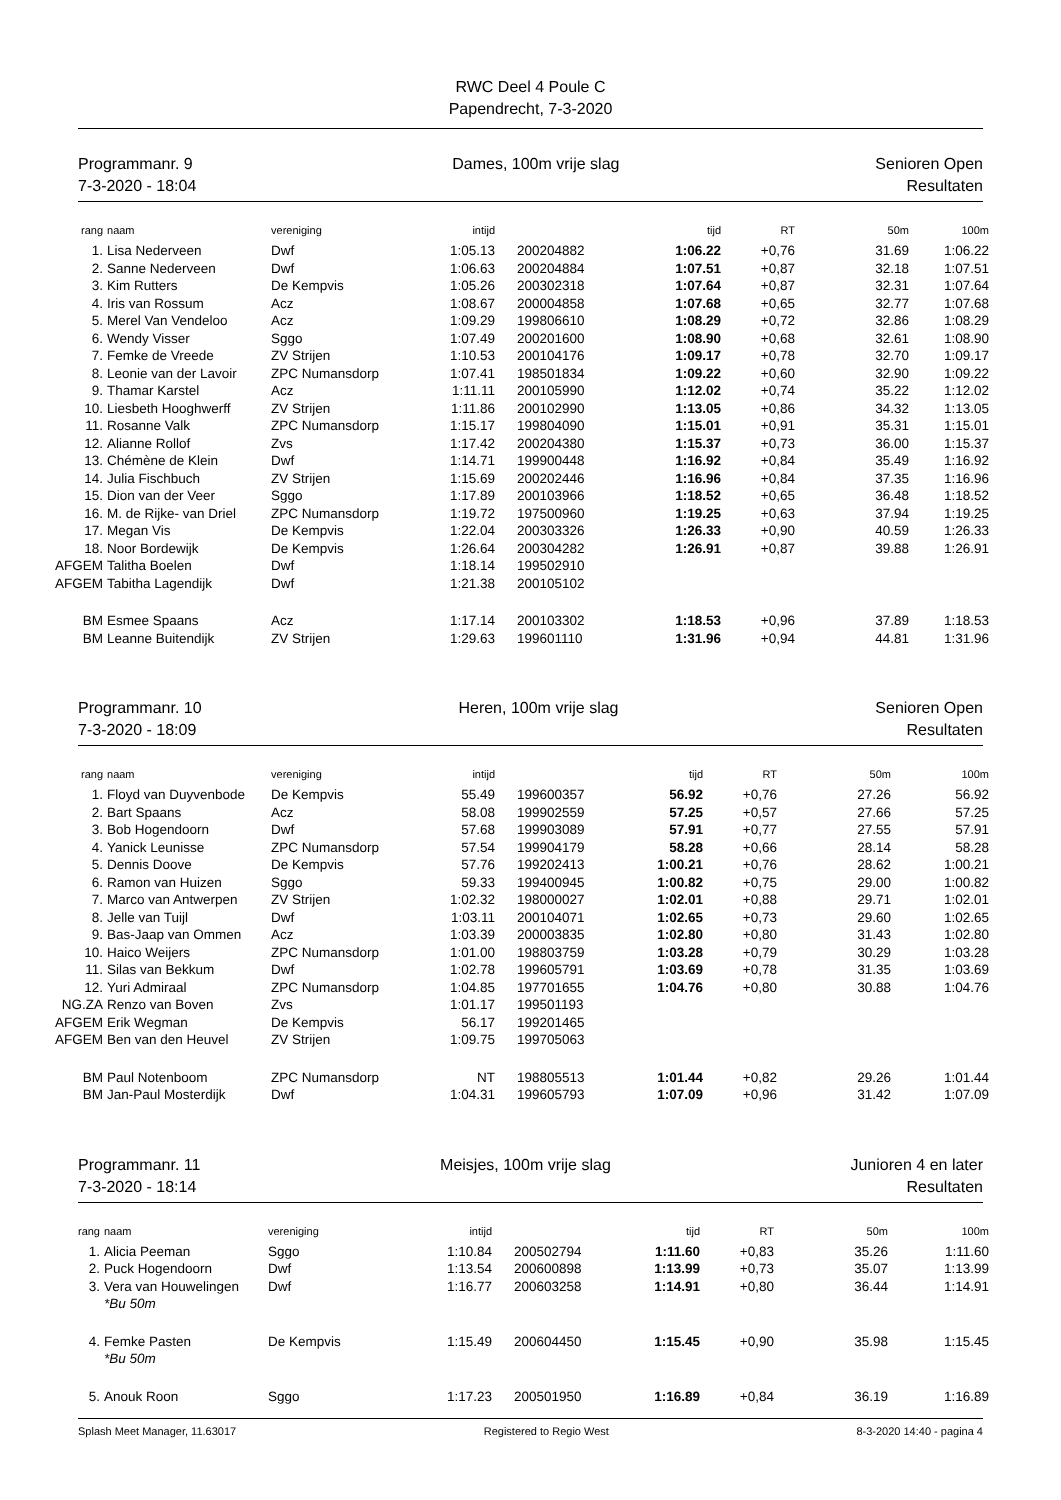RWC Deel 4 Poule C
Papendrecht, 7-3-2020
Programmanr. 9
7-3-2020 - 18:04
Dames, 100m vrije slag Senioren Open
Resultaten
| rang | naam | vereniging | intijd | | tijd | RT | 50m | 100m |
| --- | --- | --- | --- | --- | --- | --- | --- | --- |
| 1. | Lisa Nederveen | Dwf | 1:05.13 | 200204882 | 1:06.22 | +0,76 | 31.69 | 1:06.22 |
| 2. | Sanne Nederveen | Dwf | 1:06.63 | 200204884 | 1:07.51 | +0,87 | 32.18 | 1:07.51 |
| 3. | Kim Rutters | De Kempvis | 1:05.26 | 200302318 | 1:07.64 | +0,87 | 32.31 | 1:07.64 |
| 4. | Iris van Rossum | Acz | 1:08.67 | 200004858 | 1:07.68 | +0,65 | 32.77 | 1:07.68 |
| 5. | Merel Van Vendeloo | Acz | 1:09.29 | 199806610 | 1:08.29 | +0,72 | 32.86 | 1:08.29 |
| 6. | Wendy Visser | Sggo | 1:07.49 | 200201600 | 1:08.90 | +0,68 | 32.61 | 1:08.90 |
| 7. | Femke de Vreede | ZV Strijen | 1:10.53 | 200104176 | 1:09.17 | +0,78 | 32.70 | 1:09.17 |
| 8. | Leonie van der Lavoir | ZPC Numansdorp | 1:07.41 | 198501834 | 1:09.22 | +0,60 | 32.90 | 1:09.22 |
| 9. | Thamar Karstel | Acz | 1:11.11 | 200105990 | 1:12.02 | +0,74 | 35.22 | 1:12.02 |
| 10. | Liesbeth Hooghwerff | ZV Strijen | 1:11.86 | 200102990 | 1:13.05 | +0,86 | 34.32 | 1:13.05 |
| 11. | Rosanne Valk | ZPC Numansdorp | 1:15.17 | 199804090 | 1:15.01 | +0,91 | 35.31 | 1:15.01 |
| 12. | Alianne Rollof | Zvs | 1:17.42 | 200204380 | 1:15.37 | +0,73 | 36.00 | 1:15.37 |
| 13. | Chémène de Klein | Dwf | 1:14.71 | 199900448 | 1:16.92 | +0,84 | 35.49 | 1:16.92 |
| 14. | Julia Fischbuch | ZV Strijen | 1:15.69 | 200202446 | 1:16.96 | +0,84 | 37.35 | 1:16.96 |
| 15. | Dion van der Veer | Sggo | 1:17.89 | 200103966 | 1:18.52 | +0,65 | 36.48 | 1:18.52 |
| 16. | M. de Rijke- van Driel | ZPC Numansdorp | 1:19.72 | 197500960 | 1:19.25 | +0,63 | 37.94 | 1:19.25 |
| 17. | Megan Vis | De Kempvis | 1:22.04 | 200303326 | 1:26.33 | +0,90 | 40.59 | 1:26.33 |
| 18. | Noor Bordewijk | De Kempvis | 1:26.64 | 200304282 | 1:26.91 | +0,87 | 39.88 | 1:26.91 |
| AFGEM | Talitha Boelen | Dwf | 1:18.14 | 199502910 | | | | |
| AFGEM | Tabitha Lagendijk | Dwf | 1:21.38 | 200105102 | | | | |
| BM | Esmee Spaans | Acz | 1:17.14 | 200103302 | 1:18.53 | +0,96 | 37.89 | 1:18.53 |
| BM | Leanne Buitendijk | ZV Strijen | 1:29.63 | 199601110 | 1:31.96 | +0,94 | 44.81 | 1:31.96 |
Programmanr. 10
7-3-2020 - 18:09
Heren, 100m vrije slag Senioren Open
Resultaten
| rang | naam | vereniging | intijd | | tijd | RT | 50m | 100m |
| --- | --- | --- | --- | --- | --- | --- | --- | --- |
| 1. | Floyd van Duyvenbode | De Kempvis | 55.49 | 199600357 | 56.92 | +0,76 | 27.26 | 56.92 |
| 2. | Bart Spaans | Acz | 58.08 | 199902559 | 57.25 | +0,57 | 27.66 | 57.25 |
| 3. | Bob Hogendoorn | Dwf | 57.68 | 199903089 | 57.91 | +0,77 | 27.55 | 57.91 |
| 4. | Yanick Leunisse | ZPC Numansdorp | 57.54 | 199904179 | 58.28 | +0,66 | 28.14 | 58.28 |
| 5. | Dennis Doove | De Kempvis | 57.76 | 199202413 | 1:00.21 | +0,76 | 28.62 | 1:00.21 |
| 6. | Ramon van Huizen | Sggo | 59.33 | 199400945 | 1:00.82 | +0,75 | 29.00 | 1:00.82 |
| 7. | Marco van Antwerpen | ZV Strijen | 1:02.32 | 198000027 | 1:02.01 | +0,88 | 29.71 | 1:02.01 |
| 8. | Jelle van Tuijl | Dwf | 1:03.11 | 200104071 | 1:02.65 | +0,73 | 29.60 | 1:02.65 |
| 9. | Bas-Jaap van Ommen | Acz | 1:03.39 | 200003835 | 1:02.80 | +0,80 | 31.43 | 1:02.80 |
| 10. | Haico Weijers | ZPC Numansdorp | 1:01.00 | 198803759 | 1:03.28 | +0,79 | 30.29 | 1:03.28 |
| 11. | Silas van Bekkum | Dwf | 1:02.78 | 199605791 | 1:03.69 | +0,78 | 31.35 | 1:03.69 |
| 12. | Yuri Admiraal | ZPC Numansdorp | 1:04.85 | 197701655 | 1:04.76 | +0,80 | 30.88 | 1:04.76 |
| NG.ZA | Renzo van Boven | Zvs | 1:01.17 | 199501193 | | | | |
| AFGEM | Erik Wegman | De Kempvis | 56.17 | 199201465 | | | | |
| AFGEM | Ben van den Heuvel | ZV Strijen | 1:09.75 | 199705063 | | | | |
| BM | Paul Notenboom | ZPC Numansdorp | NT | 198805513 | 1:01.44 | +0,82 | 29.26 | 1:01.44 |
| BM | Jan-Paul Mosterdijk | Dwf | 1:04.31 | 199605793 | 1:07.09 | +0,96 | 31.42 | 1:07.09 |
Programmanr. 11
7-3-2020 - 18:14
Meisjes, 100m vrije slag Junioren 4 en later
Resultaten
| rang | naam | vereniging | intijd | | tijd | RT | 50m | 100m |
| --- | --- | --- | --- | --- | --- | --- | --- | --- |
| 1. | Alicia Peeman | Sggo | 1:10.84 | 200502794 | 1:11.60 | +0,83 | 35.26 | 1:11.60 |
| 2. | Puck Hogendoorn | Dwf | 1:13.54 | 200600898 | 1:13.99 | +0,73 | 35.07 | 1:13.99 |
| 3. | Vera van Houwelingen | Dwf | 1:16.77 | 200603258 | 1:14.91 | +0,80 | 36.44 | 1:14.91 |
| | *Bu 50m | | | | | | | |
| 4. | Femke Pasten | De Kempvis | 1:15.49 | 200604450 | 1:15.45 | +0,90 | 35.98 | 1:15.45 |
| | *Bu 50m | | | | | | | |
| 5. | Anouk Roon | Sggo | 1:17.23 | 200501950 | 1:16.89 | +0,84 | 36.19 | 1:16.89 |
Splash Meet Manager, 11.63017 Registered to Regio West 8-3-2020 14:40 - pagina 4